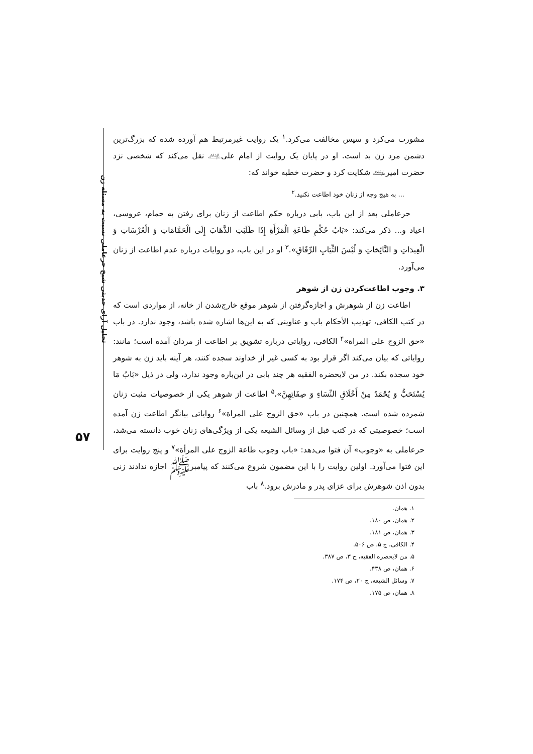تحلیل آرای حدیثی شیخ حرعاملی نسبت به مسئله زن
۵۷
مشورت می‌کرد و سپس مخالفت می‌کرد.<sup>۱</sup> یک روایت غیرمرتبط هم آورده شده که بزرگ‌ترین دشمن مرد زن بد است. او در پایان یک روایت از امام علی﵇ نقل می‌کند که شخصی نزد حضرت امیر﵇ شکایت کرد و حضرت خطبه خواند که:
... به هیچ وجه از زنان خود اطاعت نکنید.<sup>۲</sup>
حرعاملی بعد از این باب، بابی درباره حکم اطاعت از زنان برای رفتن به حمام، عروسی، اعیاد و... ذکر می‌کند: «بَابُ حُكْمِ طَاعَةِ الْمَرْأَةِ إِذَا طَلَبَتِ الذَّهَابَ إِلَى الْحَمَّامَاتِ وَ الْعُرْسَاتِ وَ الْعِيدَاتِ وَ النَّائِحَاتِ وَ لُبْسَ الثِّيَابِ الرِّقَاقِ».<sup>۳</sup> او در این باب، دو روایات درباره عدم اطاعت از زنان می‌آورد.
۳. وجوب اطاعت‌کردن زن از شوهر
اطاعت زن از شوهرش و اجازه‌گرفتن از شوهر موقع خارج‌شدن از خانه، از مواردی است که در کتب الکافی، تهذیب الأحکام باب و عناوینی که به این‌ها اشاره شده باشد، وجود ندارد. در باب «حق الزوج علی المراة»<sup>۴</sup> الکافی، روایاتی درباره تشویق بر اطاعت از مردان آمده است؛ مانند: روایاتی که بیان می‌کند اگر قرار بود به کسی غیر از خداوند سجده کنند، هر آینه باید زن به شوهر خود سجده بکند. در من لایحضره الفقیه هر چند بابی در این‌باره وجود ندارد، ولی در ذیل «بَابُ مَا يُسْتَحَبُّ وَ يُحْمَدُ مِنْ أَخْلَاقِ النِّسَاءِ وَ صِفَاتِهِنَّ»،<sup>۵</sup> اطاعت از شوهر یکی از خصوصیات مثبت زنان شمرده شده است. همچنین در باب «حق الزوج علی المراة»<sup>۶</sup> روایاتی بیانگر اطاعت زن آمده است؛ خصوصیتی که در کتب قبل از وسائل الشیعه یکی از ویژگی‌های زنان خوب دانسته می‌شد، حرعاملی به «وجوب» آن فتوا می‌دهد: «باب وجوب طاعة الزوج علی المرأة»<sup>۷</sup> و پنج روایت برای این فتوا می‌آورد. اولین روایت را با این مضمون شروع می‌کنند که پیامبرﷺ اجازه ندادند زنی بدون اذن شوهرش برای عزای پدر و مادرش برود.<sup>۸</sup> باب
۱. همان.
۲. همان، ص ۱۸۰.
۳. همان، ص ۱۸۱.
۴. الکافی، ج ۵، ص ۵۰۶.
۵. من لایحضره الفقیه، ج ۳، ص ۳۸۷.
۶. همان، ص ۴۳۸.
۷. وسائل الشیعه، ج ۲۰، ص ۱۷۴.
۸. همان، ص ۱۷۵.